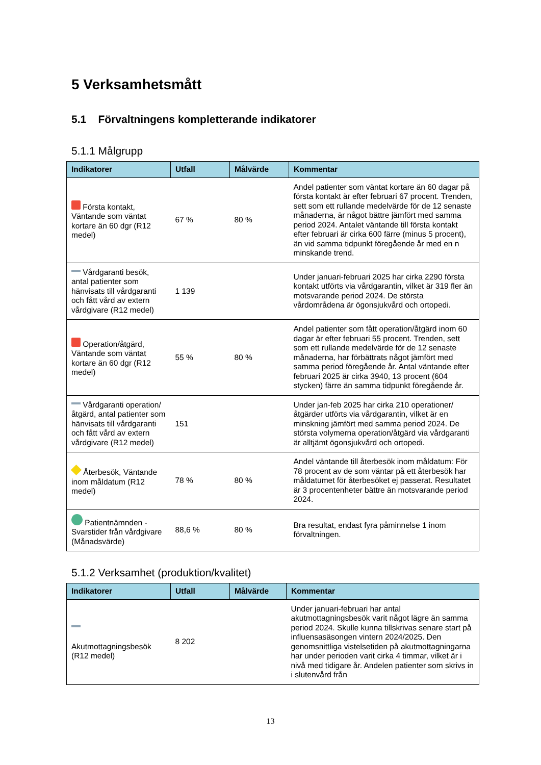5 Verksamhetsmått
5.1 Förvaltningens kompletterande indikatorer
5.1.1 Målgrupp
| Indikatorer | Utfall | Målvärde | Kommentar |
| --- | --- | --- | --- |
| Första kontakt, Väntande som väntat kortare än 60 dgr (R12 medel) | 67 % | 80 % | Andel patienter som väntat kortare än 60 dagar på första kontakt är efter februari 67 procent. Trenden, sett som ett rullande medelvärde för de 12 senaste månaderna, är något bättre jämfört med samma period 2024. Antalet väntande till första kontakt efter februari är cirka 600 färre (minus 5 procent), än vid samma tidpunkt föregående år med en n minskande trend. |
| Vårdgaranti besök, antal patienter som hänvisats till vårdgaranti och fått vård av extern vårdgivare (R12 medel) | 1 139 | | Under januari-februari 2025 har cirka 2290 första kontakt utförts via vårdgarantin, vilket är 319 fler än motsvarande period 2024. De största vårdområdena är ögonsjukvård och ortopedi. |
| Operation/åtgärd, Väntande som väntat kortare än 60 dgr (R12 medel) | 55 % | 80 % | Andel patienter som fått operation/åtgärd inom 60 dagar är efter februari 55 procent. Trenden, sett som ett rullande medelvärde för de 12 senaste månaderna, har förbättrats något jämfört med samma period föregående år. Antal väntande efter februari 2025 är cirka 3940, 13 procent (604 stycken) färre än samma tidpunkt föregående år. |
| Vårdgaranti operation/åtgärd, antal patienter som hänvisats till vårdgaranti och fått vård av extern vårdgivare (R12 medel) | 151 | | Under jan-feb 2025 har cirka 210 operationer/åtgärder utförts via vårdgarantin, vilket är en minskning jämfört med samma period 2024. De största volymerna operation/åtgärd via vårdgaranti är alltjämt ögonsjukvård och ortopedi. |
| Återbesök, Väntande inom måldatum (R12 medel) | 78 % | 80 % | Andel väntande till återbesök inom måldatum: För 78 procent av de som väntar på ett återbesök har måldatumet för återbesöket ej passerat. Resultatet är 3 procentenheter bättre än motsvarande period 2024. |
| Patientnämnden - Svarstider från vårdgivare (Månadsvärde) | 88,6 % | 80 % | Bra resultat, endast fyra påminnelse 1 inom förvaltningen. |
5.1.2 Verksamhet (produktion/kvalitet)
| Indikatorer | Utfall | Målvärde | Kommentar |
| --- | --- | --- | --- |
| Akutmottagningsbesök (R12 medel) | 8 202 | | Under januari-februari har antal akutmottagningsbesök varit något lägre än samma period 2024. Skulle kunna tillskrivas senare start på influensasäsongen vintern 2024/2025. Den genomsnittliga vistelsetiden på akutmottagningarna har under perioden varit cirka 4 timmar, vilket är i nivå med tidigare år. Andelen patienter som skrivs in i slutenvård från |
13